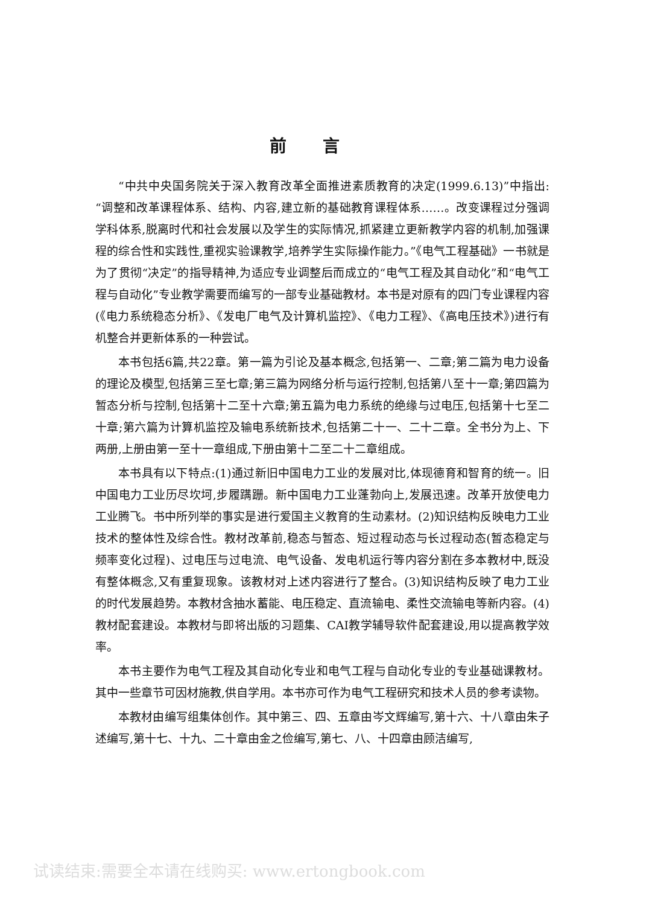前言
“中共中央国务院关于深入教育改革全面推进素质教育的决定(1999.6.13)”中指出:“调整和改革课程体系、结构、内容,建立新的基础教育课程体系……。改变课程过分强调学科体系,脱离时代和社会发展以及学生的实际情况,抓紧建立更新教学内容的机制,加强课程的综合性和实践性,重视实验课教学,培养学生实际操作能力。”《电气工程基础》一书就是为了贯彻“决定”的指导精神,为适应专业调整后而成立的“电气工程及其自动化”和“电气工程与自动化”专业教学需要而编写的一部专业基础教材。本书是对原有的四门专业课程内容(《电力系统稳态分析》、《发电厂电气及计算机监控》、《电力工程》、《高电压技术》)进行有机整合并更新体系的一种尝试。
本书包括6篇,共22章。第一篇为引论及基本概念,包括第一、二章;第二篇为电力设备的理论及模型,包括第三至七章;第三篇为网络分析与运行控制,包括第八至十一章;第四篇为暂态分析与控制,包括第十二至十六章;第五篇为电力系统的绝缘与过电压,包括第十七至二十章;第六篇为计算机监控及输电系统新技术,包括第二十一、二十二章。全书分为上、下两册,上册由第一至十一章组成,下册由第十二至二十二章组成。
本书具有以下特点:(1)通过新旧中国电力工业的发展对比,体现德育和智育的统一。旧中国电力工业历尽坎坷,步履蹒跚。新中国电力工业蓬勃向上,发展迅速。改革开放使电力工业腾飞。书中所列举的事实是进行爱国主义教育的生动素材。(2)知识结构反映电力工业技术的整体性及综合性。教材改革前,稳态与暂态、短过程动态与长过程动态(暂态稳定与频率变化过程)、过电压与过电流、电气设备、发电机运行等内容分割在多本教材中,既没有整体概念,又有重复现象。该教材对上述内容进行了整合。(3)知识结构反映了电力工业的时代发展趋势。本教材含抽水蓄能、电压稳定、直流输电、柔性交流输电等新内容。(4)教材配套建设。本教材与即将出版的习题集、CAI教学辅导软件配套建设,用以提高教学效率。
本书主要作为电气工程及其自动化专业和电气工程与自动化专业的专业基础课教材。其中一些章节可因材施教,供自学用。本书亦可作为电气工程研究和技术人员的参考读物。
本教材由编写组集体创作。其中第三、四、五章由岑文辉编写,第十六、十八章由朱子述编写,第十七、十九、二十章由金之俭编写,第七、八、十四章由顾洁编写,
试读结束:需要全本请在线购买: www.ertongbook.com